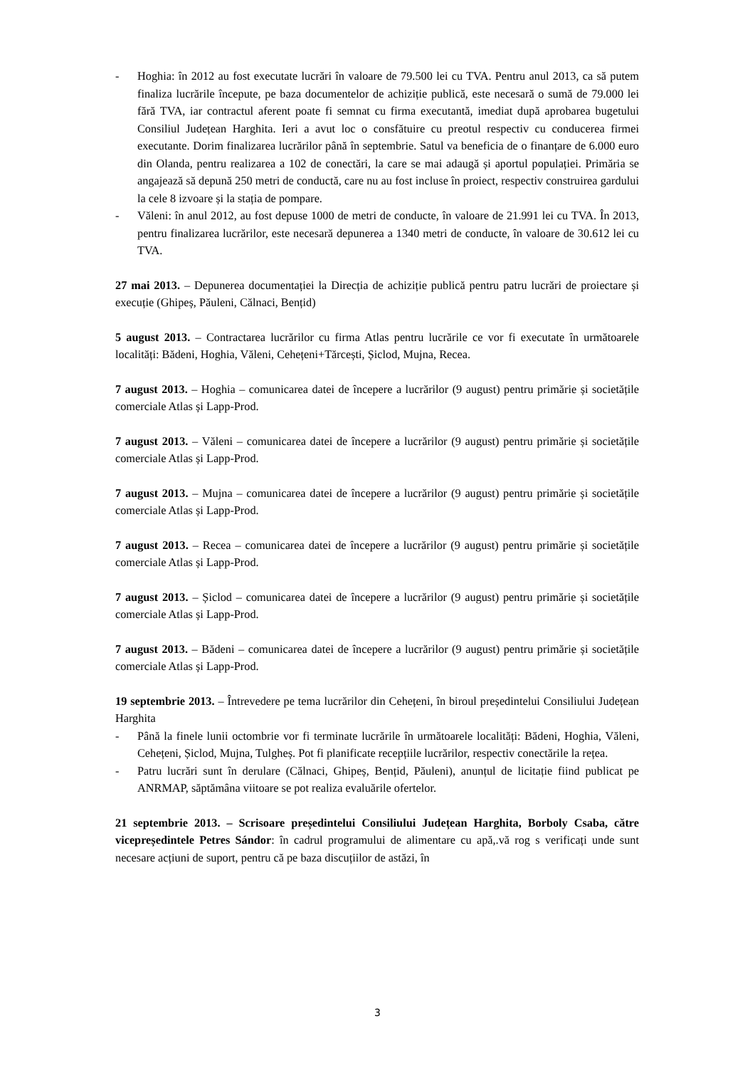- Hoghia: în 2012 au fost executate lucrări în valoare de 79.500 lei cu TVA. Pentru anul 2013, ca să putem finaliza lucrările începute, pe baza documentelor de achiziție publică, este necesară o sumă de 79.000 lei fără TVA, iar contractul aferent poate fi semnat cu firma executantă, imediat după aprobarea bugetului Consiliul Județean Harghita. Ieri a avut loc o consfătuire cu preotul respectiv cu conducerea firmei executante. Dorim finalizarea lucrărilor până în septembrie. Satul va beneficia de o finanțare de 6.000 euro din Olanda, pentru realizarea a 102 de conectări, la care se mai adaugă și aportul populației. Primăria se angajează să depună 250 metri de conductă, care nu au fost incluse în proiect, respectiv construirea gardului la cele 8 izvoare și la stația de pompare.
- Văleni: în anul 2012, au fost depuse 1000 de metri de conducte, în valoare de 21.991 lei cu TVA. În 2013, pentru finalizarea lucrărilor, este necesară depunerea a 1340 metri de conducte, în valoare de 30.612 lei cu TVA.
27 mai 2013. – Depunerea documentației la Direcția de achiziție publică pentru patru lucrări de proiectare și execuție (Ghipeș, Păuleni, Călnaci, Bențid)
5 august 2013. – Contractarea lucrărilor cu firma Atlas pentru lucrările ce vor fi executate în următoarele localități: Bădeni, Hoghia, Văleni, Cehețeni+Tărcești, Șiclod, Mujna, Recea.
7 august 2013. – Hoghia – comunicarea datei de începere a lucrărilor (9 august) pentru primărie și societățile comerciale Atlas și Lapp-Prod.
7 august 2013. – Văleni – comunicarea datei de începere a lucrărilor (9 august) pentru primărie și societățile comerciale Atlas și Lapp-Prod.
7 august 2013. – Mujna – comunicarea datei de începere a lucrărilor (9 august) pentru primărie și societățile comerciale Atlas și Lapp-Prod.
7 august 2013. – Recea – comunicarea datei de începere a lucrărilor (9 august) pentru primărie și societățile comerciale Atlas și Lapp-Prod.
7 august 2013. – Șiclod – comunicarea datei de începere a lucrărilor (9 august) pentru primărie și societățile comerciale Atlas și Lapp-Prod.
7 august 2013. – Bădeni – comunicarea datei de începere a lucrărilor (9 august) pentru primărie și societățile comerciale Atlas și Lapp-Prod.
19 septembrie 2013. – Întrevedere pe tema lucrărilor din Cehețeni, în biroul președintelui Consiliului Județean Harghita
- Până la finele lunii octombrie vor fi terminate lucrările în următoarele localități: Bădeni, Hoghia, Văleni, Cehețeni, Șiclod, Mujna, Tulgheș. Pot fi planificate recepțiile lucrărilor, respectiv conectările la rețea.
- Patru lucrări sunt în derulare (Călnaci, Ghipeș, Bențid, Păuleni), anunțul de licitație fiind publicat pe ANRMAP, săptămâna viitoare se pot realiza evaluările ofertelor.
21 septembrie 2013. – Scrisoare președintelui Consiliului Județean Harghita, Borboly Csaba, către vicepreședintele Petres Sándor: în cadrul programului de alimentare cu apă,.vă rog s verificați unde sunt necesare acțiuni de suport, pentru că pe baza discuțiilor de astăzi, în
3